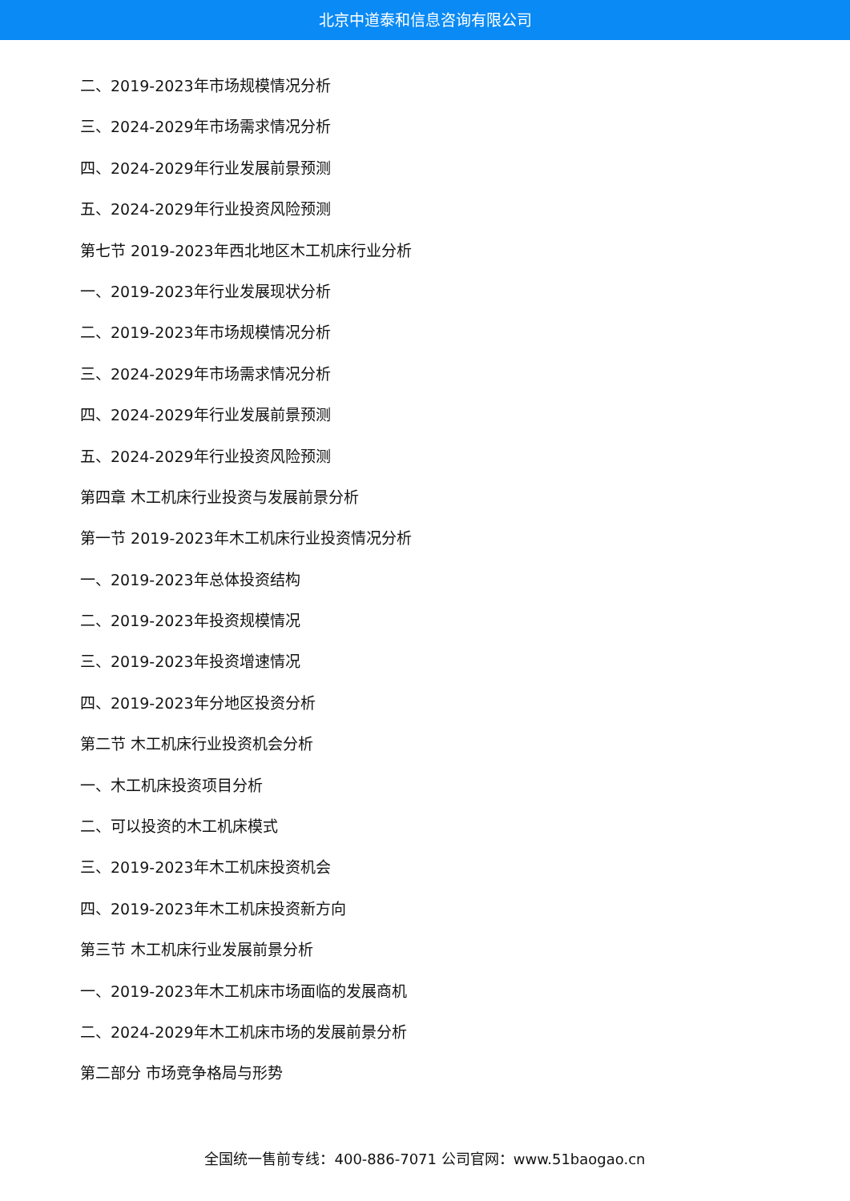北京中道泰和信息咨询有限公司
二、2019-2023年市场规模情况分析
三、2024-2029年市场需求情况分析
四、2024-2029年行业发展前景预测
五、2024-2029年行业投资风险预测
第七节 2019-2023年西北地区木工机床行业分析
一、2019-2023年行业发展现状分析
二、2019-2023年市场规模情况分析
三、2024-2029年市场需求情况分析
四、2024-2029年行业发展前景预测
五、2024-2029年行业投资风险预测
第四章 木工机床行业投资与发展前景分析
第一节 2019-2023年木工机床行业投资情况分析
一、2019-2023年总体投资结构
二、2019-2023年投资规模情况
三、2019-2023年投资增速情况
四、2019-2023年分地区投资分析
第二节 木工机床行业投资机会分析
一、木工机床投资项目分析
二、可以投资的木工机床模式
三、2019-2023年木工机床投资机会
四、2019-2023年木工机床投资新方向
第三节 木工机床行业发展前景分析
一、2019-2023年木工机床市场面临的发展商机
二、2024-2029年木工机床市场的发展前景分析
第二部分 市场竞争格局与形势
全国统一售前专线：400-886-7071 公司官网：www.51baogao.cn